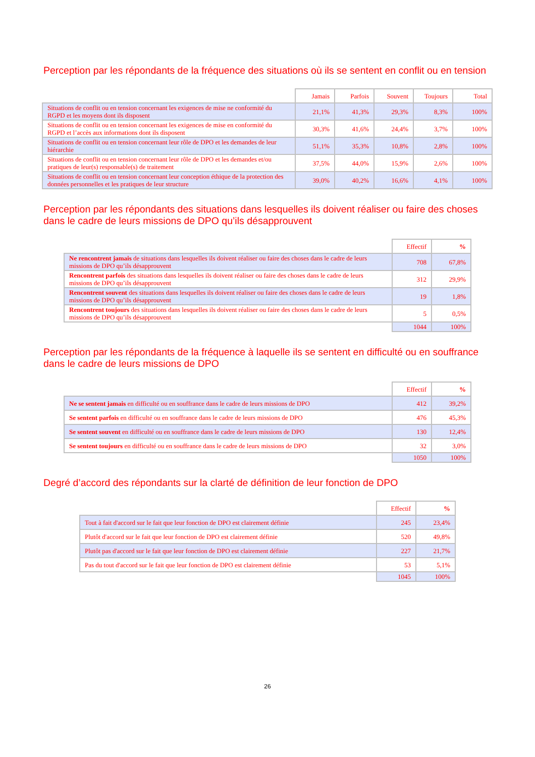Perception par les répondants de la fréquence des situations où ils se sentent en conflit ou en tension
| | Jamais | Parfois | Souvent | Toujours | Total |
| Situations de conflit ou en tension concernant les exigences de mise ne conformité du RGPD et les moyens dont ils disposent | 21,1% | 41,3% | 29,3% | 8,3% | 100% |
| Situations de conflit ou en tension concernant les exigences de mise en conformité du RGPD et l’accès aux informations dont ils disposent | 30,3% | 41,6% | 24,4% | 3,7% | 100% |
| Situations de conflit ou en tension concernant leur rôle de DPO et les demandes de leur hiérarchie | 51,1% | 35,3% | 10,8% | 2,8% | 100% |
| Situations de conflit ou en tension concernant leur rôle de DPO et les demandes et/ou pratiques de leur(s) responsable(s) de traitement | 37,5% | 44,0% | 15,9% | 2,6% | 100% |
| Situations de conflit ou en tension concernant leur conception éthique de la protection des données personnelles et les pratiques de leur structure | 39,0% | 40,2% | 16,6% | 4,1% | 100% |
Perception par les répondants des situations dans lesquelles ils doivent réaliser ou faire des choses dans le cadre de leurs missions de DPO qu’ils désapprouvent
| | Effectif | % |
| Ne rencontrent jamais de situations dans lesquelles ils doivent réaliser ou faire des choses dans le cadre de leurs missions de DPO qu’ils désapprouvent | 708 | 67,8% |
| Rencontrent parfois des situations dans lesquelles ils doivent réaliser ou faire des choses dans le cadre de leurs missions de DPO qu’ils désapprouvent | 312 | 29,9% |
| Rencontrent souvent des situations dans lesquelles ils doivent réaliser ou faire des choses dans le cadre de leurs missions de DPO qu’ils désapprouvent | 19 | 1,8% |
| Rencontrent toujours des situations dans lesquelles ils doivent réaliser ou faire des choses dans le cadre de leurs missions de DPO qu’ils désapprouvent | 5 | 0,5% |
| | 1044 | 100% |
Perception par les répondants de la fréquence à laquelle ils se sentent en difficulté ou en souffrance dans le cadre de leurs missions de DPO
| | Effectif | % |
| Ne se sentent jamais en difficulté ou en souffrance dans le cadre de leurs missions de DPO | 412 | 39,2% |
| Se sentent parfois en difficulté ou en souffrance dans le cadre de leurs missions de DPO | 476 | 45,3% |
| Se sentent souvent en difficulté ou en souffrance dans le cadre de leurs missions de DPO | 130 | 12,4% |
| Se sentent toujours en difficulté ou en souffrance dans le cadre de leurs missions de DPO | 32 | 3,0% |
| | 1050 | 100% |
Degré d’accord des répondants sur la clarté de définition de leur fonction de DPO
| | Effectif | % |
| Tout à fait d'accord sur le fait que leur fonction de DPO est clairement définie | 245 | 23,4% |
| Plutôt d'accord sur le fait que leur fonction de DPO est clairement définie | 520 | 49,8% |
| Plutôt pas d'accord sur le fait que leur fonction de DPO est clairement définie | 227 | 21,7% |
| Pas du tout d'accord sur le fait que leur fonction de DPO est clairement définie | 53 | 5,1% |
| | 1045 | 100% |
26